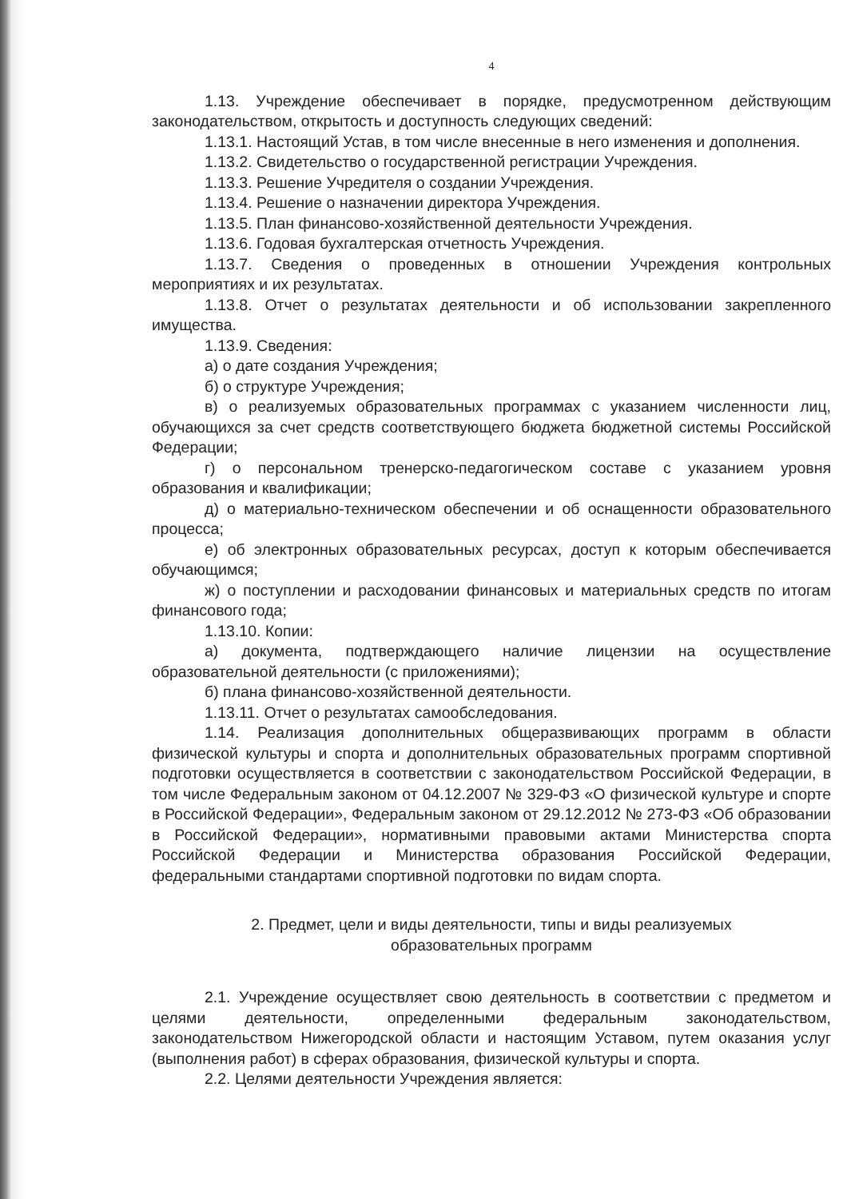4
1.13. Учреждение обеспечивает в порядке, предусмотренном действующим законодательством, открытость и доступность следующих сведений:
1.13.1. Настоящий Устав, в том числе внесенные в него изменения и дополнения.
1.13.2. Свидетельство о государственной регистрации Учреждения.
1.13.3. Решение Учредителя о создании Учреждения.
1.13.4. Решение о назначении директора Учреждения.
1.13.5. План финансово-хозяйственной деятельности Учреждения.
1.13.6. Годовая бухгалтерская отчетность Учреждения.
1.13.7. Сведения о проведенных в отношении Учреждения контрольных мероприятиях и их результатах.
1.13.8. Отчет о результатах деятельности и об использовании закрепленного имущества.
1.13.9. Сведения:
а) о дате создания Учреждения;
б) о структуре Учреждения;
в) о реализуемых образовательных программах с указанием численности лиц, обучающихся за счет средств соответствующего бюджета бюджетной системы Российской Федерации;
г) о персональном тренерско-педагогическом составе с указанием уровня образования и квалификации;
д) о материально-техническом обеспечении и об оснащенности образовательного процесса;
е) об электронных образовательных ресурсах, доступ к которым обеспечивается обучающимся;
ж) о поступлении и расходовании финансовых и материальных средств по итогам финансового года;
1.13.10. Копии:
а) документа, подтверждающего наличие лицензии на осуществление образовательной деятельности (с приложениями);
б) плана финансово-хозяйственной деятельности.
1.13.11. Отчет о результатах самообследования.
1.14. Реализация дополнительных общеразвивающих программ в области физической культуры и спорта и дополнительных образовательных программ спортивной подготовки осуществляется в соответствии с законодательством Российской Федерации, в том числе Федеральным законом от 04.12.2007 № 329-ФЗ «О физической культуре и спорте в Российской Федерации», Федеральным законом от 29.12.2012 № 273-ФЗ «Об образовании в Российской Федерации», нормативными правовыми актами Министерства спорта Российской Федерации и Министерства образования Российской Федерации, федеральными стандартами спортивной подготовки по видам спорта.
2. Предмет, цели и виды деятельности, типы и виды реализуемых
образовательных программ
2.1. Учреждение осуществляет свою деятельность в соответствии с предметом и целями деятельности, определенными федеральным законодательством, законодательством Нижегородской области и настоящим Уставом, путем оказания услуг (выполнения работ) в сферах образования, физической культуры и спорта.
2.2. Целями деятельности Учреждения является: